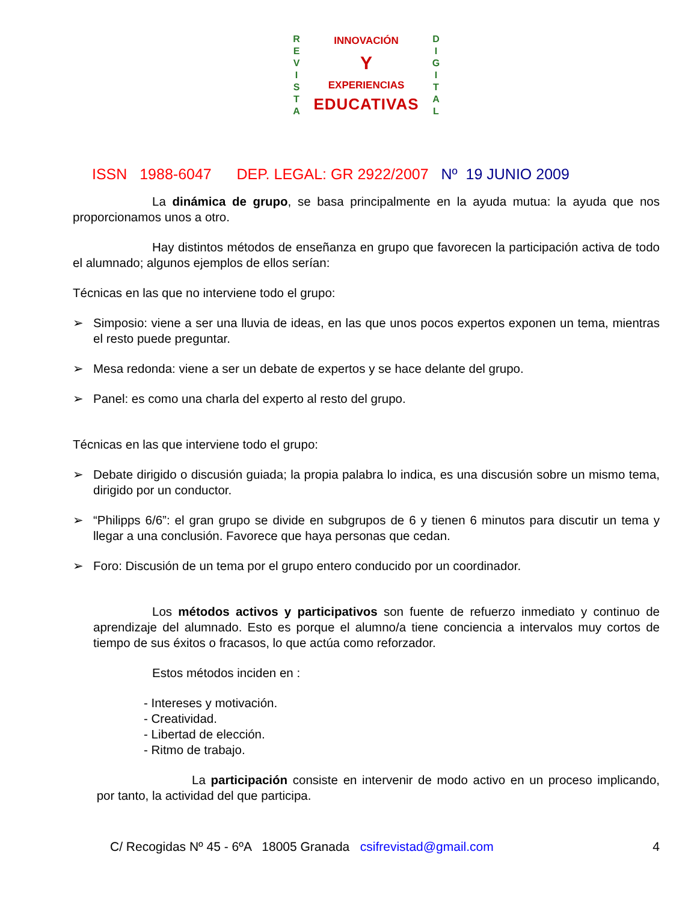R
E
V
I
S
T
A
D
I
G
I
T
A
L
INNOVACIÓN
Y
EXPERIENCIAS
EDUCATIVAS
ISSN 1988-6047 DEP. LEGAL: GR 2922/2007 Nº 19 JUNIO 2009
La dinámica de grupo, se basa principalmente en la ayuda mutua: la ayuda que nos proporcionamos unos a otro.
Hay distintos métodos de enseñanza en grupo que favorecen la participación activa de todo el alumnado; algunos ejemplos de ellos serían:
Técnicas en las que no interviene todo el grupo:
➢ Simposio: viene a ser una lluvia de ideas, en las que unos pocos expertos exponen un tema, mientras el resto puede preguntar.
➢ Mesa redonda: viene a ser un debate de expertos y se hace delante del grupo.
➢ Panel: es como una charla del experto al resto del grupo.
Técnicas en las que interviene todo el grupo:
➢ Debate dirigido o discusión guiada; la propia palabra lo indica, es una discusión sobre un mismo tema, dirigido por un conductor.
➢ “Philipps 6/6”: el gran grupo se divide en subgrupos de 6 y tienen 6 minutos para discutir un tema y llegar a una conclusión. Favorece que haya personas que cedan.
➢ Foro: Discusión de un tema por el grupo entero conducido por un coordinador.
Los métodos activos y participativos son fuente de refuerzo inmediato y continuo de aprendizaje del alumnado. Esto es porque el alumno/a tiene conciencia a intervalos muy cortos de tiempo de sus éxitos o fracasos, lo que actúa como reforzador.
Estos métodos inciden en :
- Intereses y motivación.
- Creatividad.
- Libertad de elección.
- Ritmo de trabajo.
La participación consiste en intervenir de modo activo en un proceso implicando, por tanto, la actividad del que participa.
C/ Recogidas Nº 45 - 6ºA 18005 Granada csifrevistad@gmail.com 4